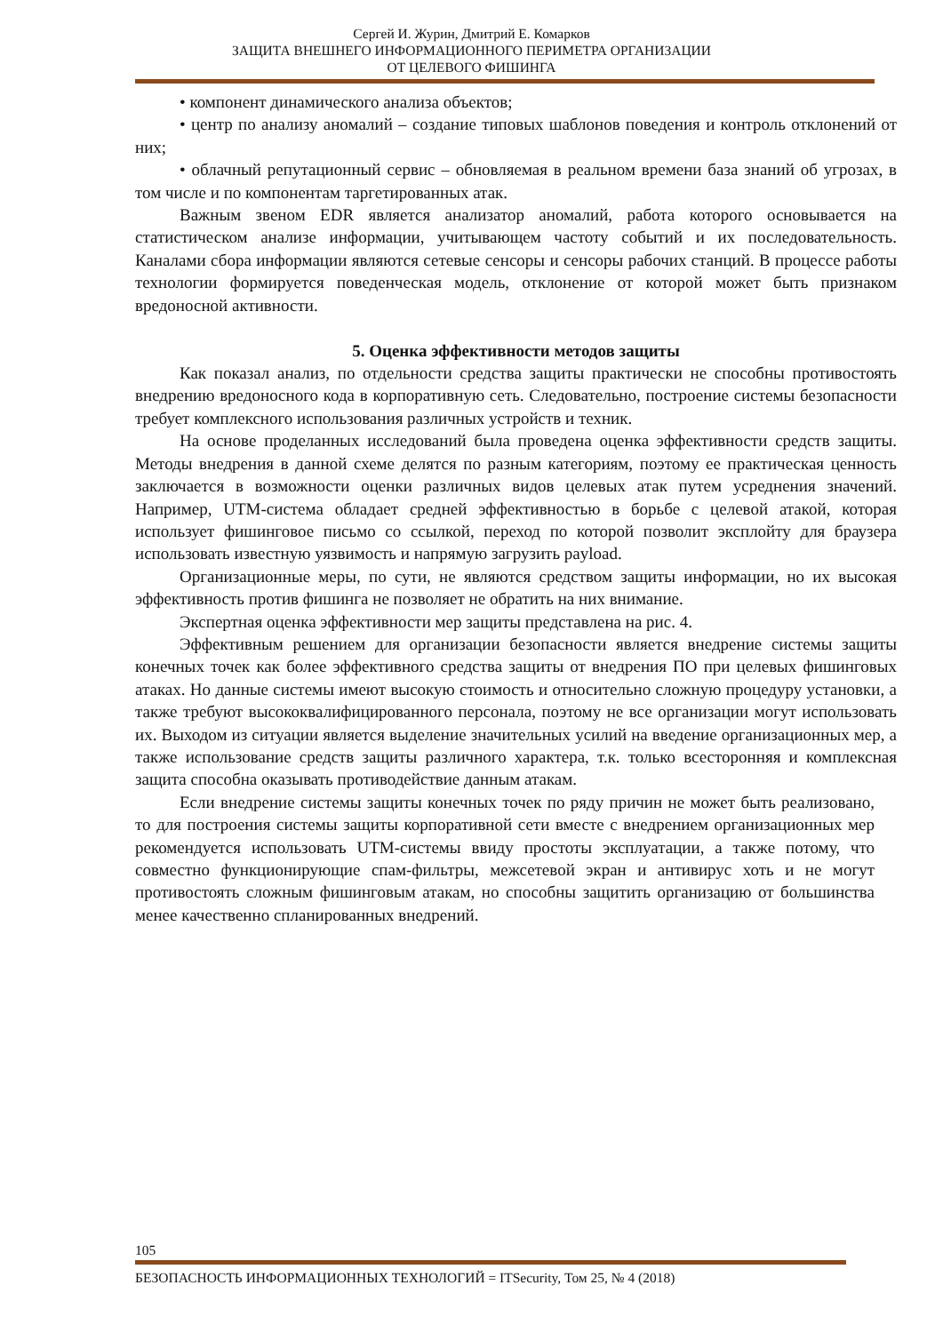Сергей И. Журин, Дмитрий Е. Комарков
ЗАЩИТА ВНЕШНЕГО ИНФОРМАЦИОННОГО ПЕРИМЕТРА ОРГАНИЗАЦИИ
ОТ ЦЕЛЕВОГО ФИШИНГА
• компонент динамического анализа объектов;
• центр по анализу аномалий – создание типовых шаблонов поведения и контроль отклонений от них;
• облачный репутационный сервис – обновляемая в реальном времени база знаний об угрозах, в том числе и по компонентам таргетированных атак.
Важным звеном EDR является анализатор аномалий, работа которого основывается на статистическом анализе информации, учитывающем частоту событий и их последовательность. Каналами сбора информации являются сетевые сенсоры и сенсоры рабочих станций. В процессе работы технологии формируется поведенческая модель, отклонение от которой может быть признаком вредоносной активности.
5. Оценка эффективности методов защиты
Как показал анализ, по отдельности средства защиты практически не способны противостоять внедрению вредоносного кода в корпоративную сеть. Следовательно, построение системы безопасности требует комплексного использования различных устройств и техник.
На основе проделанных исследований была проведена оценка эффективности средств защиты. Методы внедрения в данной схеме делятся по разным категориям, поэтому ее практическая ценность заключается в возможности оценки различных видов целевых атак путем усреднения значений. Например, UTM-система обладает средней эффективностью в борьбе с целевой атакой, которая использует фишинговое письмо со ссылкой, переход по которой позволит эксплойту для браузера использовать известную уязвимость и напрямую загрузить payload.
Организационные меры, по сути, не являются средством защиты информации, но их высокая эффективность против фишинга не позволяет не обратить на них внимание.
Экспертная оценка эффективности мер защиты представлена на рис. 4.
Эффективным решением для организации безопасности является внедрение системы защиты конечных точек как более эффективного средства защиты от внедрения ПО при целевых фишинговых атаках. Но данные системы имеют высокую стоимость и относительно сложную процедуру установки, а также требуют высококвалифицированного персонала, поэтому не все организации могут использовать их. Выходом из ситуации является выделение значительных усилий на введение организационных мер, а также использование средств защиты различного характера, т.к. только всесторонняя и комплексная защита способна оказывать противодействие данным атакам.
Если внедрение системы защиты конечных точек по ряду причин не может быть реализовано, то для построения системы защиты корпоративной сети вместе с внедрением организационных мер рекомендуется использовать UTM-системы ввиду простоты эксплуатации, а также потому, что совместно функционирующие спам-фильтры, межсетевой экран и антивирус хоть и не могут противостоять сложным фишинговым атакам, но способны защитить организацию от большинства менее качественно спланированных внедрений.
105
БЕЗОПАСНОСТЬ ИНФОРМАЦИОННЫХ ТЕХНОЛОГИЙ = ITSecurity, Том 25, № 4 (2018)